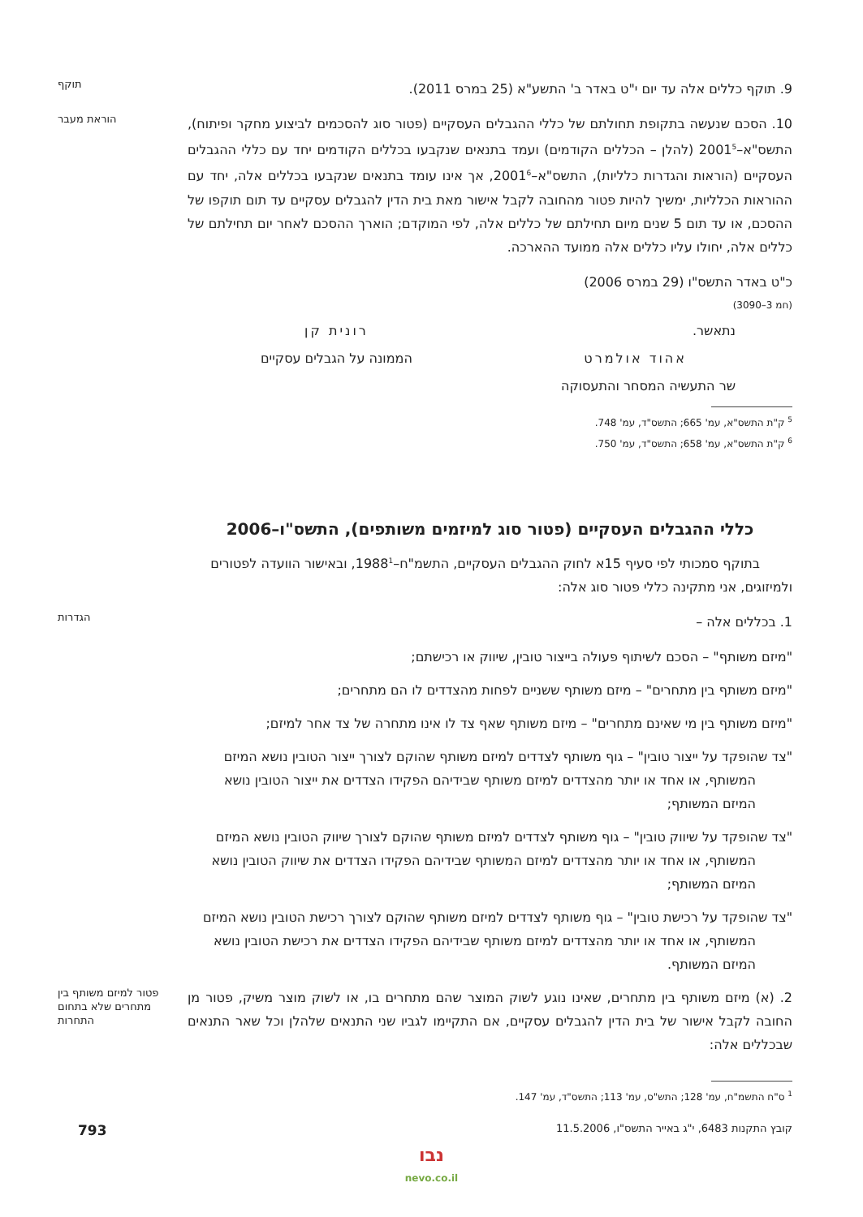9. תוקף כללים אלה עד יום י"ט באדר ב' התשע"א (25 במרס 2011).
תוקף
10. הסכם שנעשה בתקופת תחולתם של כללי ההגבלים העסקיים (פטור סוג להסכמים לביצוע מחקר ופיתוח), התשס"א–2001<sup>5</sup> (להלן – הכללים הקודמים) ועמד בתנאים שנקבעו בכללים הקודמים יחד עם כללי ההגבלים העסקיים (הוראות והגדרות כלליות), התשס"א–2001<sup>6</sup>, אך אינו עומד בתנאים שנקבעו בכללים אלה, יחד עם ההוראות הכלליות, ימשיך להיות פטור מהחובה לקבל אישור מאת בית הדין להגבלים עסקיים עד תום תוקפו של ההסכם, או עד תום 5 שנים מיום תחילתם של כללים אלה, לפי המוקדם; הוארך ההסכם לאחר יום תחילתם של כללים אלה, יחולו עליו כללים אלה ממועד ההארכה.
הוראת מעבר
כ"ט באדר התשס"ו (29 במרס 2006)
(חמ 3–3090)
נתאשר.
אהוד אולמרט
שר התעשיה המסחר והתעסוקה
רונית קן
הממונה על הגבלים עסקיים
<sup>5</sup> ק"ת התשס"א, עמ' 665; התשס"ד, עמ' 748.
<sup>6</sup> ק"ת התשס"א, עמ' 658; התשס"ד, עמ' 750.
כללי ההגבלים העסקיים (פטור סוג למיזמים משותפים), התשס"ו–2006
בתוקף סמכותי לפי סעיף 15א לחוק ההגבלים העסקיים, התשמ"ח–1988<sup>1</sup>, ובאישור הוועדה לפטורים ולמיזוגים, אני מתקינה כללי פטור סוג אלה:
1. בכללים אלה –
הגדרות
"מיזם משותף" – הסכם לשיתוף פעולה בייצור טובין, שיווק או רכישתם;
"מיזם משותף בין מתחרים" – מיזם משותף ששניים לפחות מהצדדים לו הם מתחרים;
"מיזם משותף בין מי שאינם מתחרים" – מיזם משותף שאף צד לו אינו מתחרה של צד אחר למיזם;
"צד שהופקד על ייצור טובין" – גוף משותף לצדדים למיזם משותף שהוקם לצורך ייצור הטובין נושא המיזם המשותף, או אחד או יותר מהצדדים למיזם משותף שבידיהם הפקידו הצדדים את ייצור הטובין נושא המיזם המשותף;
"צד שהופקד על שיווק טובין" – גוף משותף לצדדים למיזם משותף שהוקם לצורך שיווק הטובין נושא המיזם המשותף, או אחד או יותר מהצדדים למיזם המשותף שבידיהם הפקידו הצדדים את שיווק הטובין נושא המיזם המשותף;
"צד שהופקד על רכישת טובין" – גוף משותף לצדדים למיזם משותף שהוקם לצורך רכישת הטובין נושא המיזם המשותף, או אחד או יותר מהצדדים למיזם משותף שבידיהם הפקידו הצדדים את רכישת הטובין נושא המיזם המשותף.
2. (א) מיזם משותף בין מתחרים, שאינו נוגע לשוק המוצר שהם מתחרים בו, או לשוק מוצר משיק, פטור מן החובה לקבל אישור של בית הדין להגבלים עסקיים, אם התקיימו לגביו שני התנאים שלהלן וכל שאר התנאים שבכללים אלה:
פטור למיזם משותף בין מתחרים שלא בתחום התחרות
<sup>1</sup> ס"ח התשמ"ח, עמ' 128; התש"ס, עמ' 113; התשס"ד, עמ' 147.
קובץ התקנות 6483, י"ג באייר התשס"ו, 11.5.2006 793
נבו
nevo.co.il